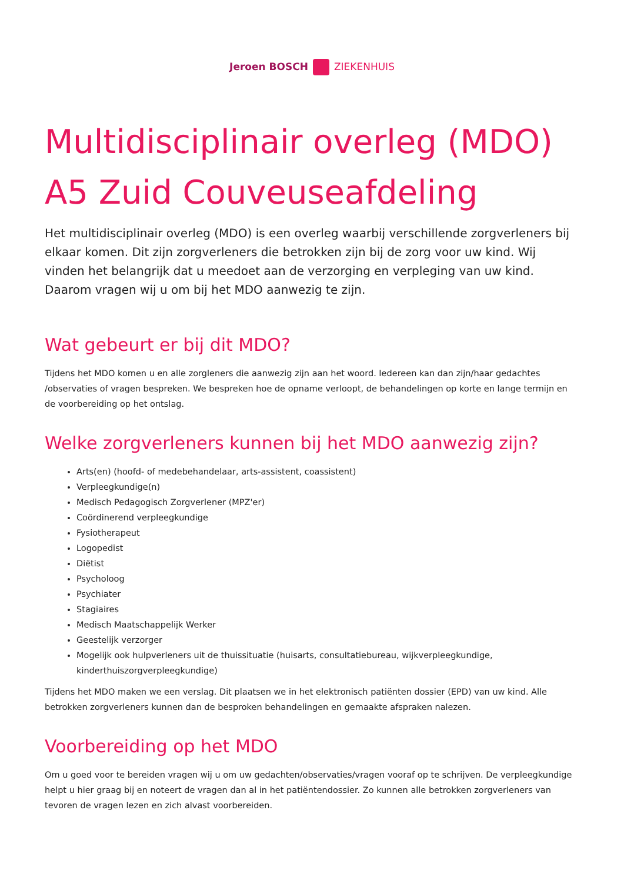Jeroen BOSCH ZIEKENHUIS
Multidisciplinair overleg (MDO) A5 Zuid Couveuseafdeling
Het multidisciplinair overleg (MDO) is een overleg waarbij verschillende zorgverleners bij elkaar komen. Dit zijn zorgverleners die betrokken zijn bij de zorg voor uw kind. Wij vinden het belangrijk dat u meedoet aan de verzorging en verpleging van uw kind. Daarom vragen wij u om bij het MDO aanwezig te zijn.
Wat gebeurt er bij dit MDO?
Tijdens het MDO komen u en alle zorgleners die aanwezig zijn aan het woord. Iedereen kan dan zijn/haar gedachtes /observaties of vragen bespreken. We bespreken hoe de opname verloopt, de behandelingen op korte en lange termijn en de voorbereiding op het ontslag.
Welke zorgverleners kunnen bij het MDO aanwezig zijn?
Arts(en) (hoofd- of medebehandelaar, arts-assistent, coassistent)
Verpleegkundige(n)
Medisch Pedagogisch Zorgverlener (MPZ'er)
Coördinerend verpleegkundige
Fysiotherapeut
Logopedist
Diëtist
Psycholoog
Psychiater
Stagiaires
Medisch Maatschappelijk Werker
Geestelijk verzorger
Mogelijk ook hulpverleners uit de thuissituatie (huisarts, consultatiebureau, wijkverpleegkundige, kinderthuiszorgverpleegkundige)
Tijdens het MDO maken we een verslag. Dit plaatsen we in het elektronisch patiënten dossier (EPD) van uw kind. Alle betrokken zorgverleners kunnen dan de besproken behandelingen en gemaakte afspraken nalezen.
Voorbereiding op het MDO
Om u goed voor te bereiden vragen wij u om uw gedachten/observaties/vragen vooraf op te schrijven. De verpleegkundige helpt u hier graag bij en noteert de vragen dan al in het patiëntendossier. Zo kunnen alle betrokken zorgverleners van tevoren de vragen lezen en zich alvast voorbereiden.